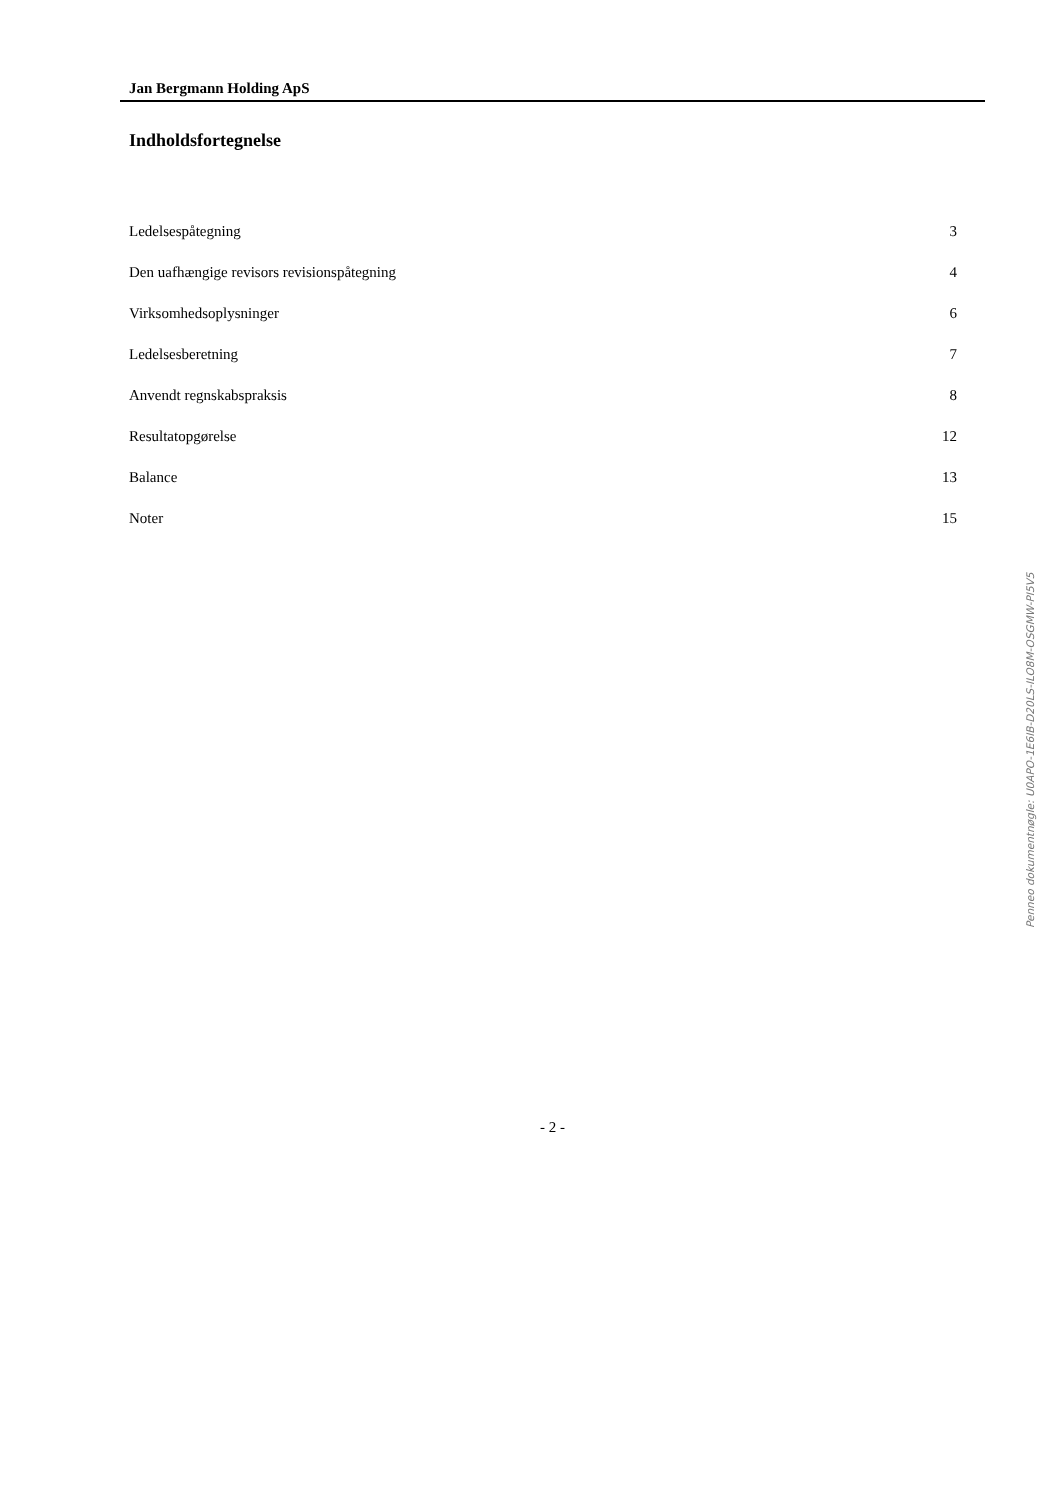Jan Bergmann Holding ApS
Indholdsfortegnelse
| Ledelsespåtegning | 3 |
| Den uafhængige revisors revisionspåtegning | 4 |
| Virksomhedsoplysninger | 6 |
| Ledelsesberetning | 7 |
| Anvendt regnskabspraksis | 8 |
| Resultatopgørelse | 12 |
| Balance | 13 |
| Noter | 15 |
- 2 -
Penneo dokumentnøgle: U0APO-1E6IB-D20LS-ILO8M-OSGMW-PI5V5